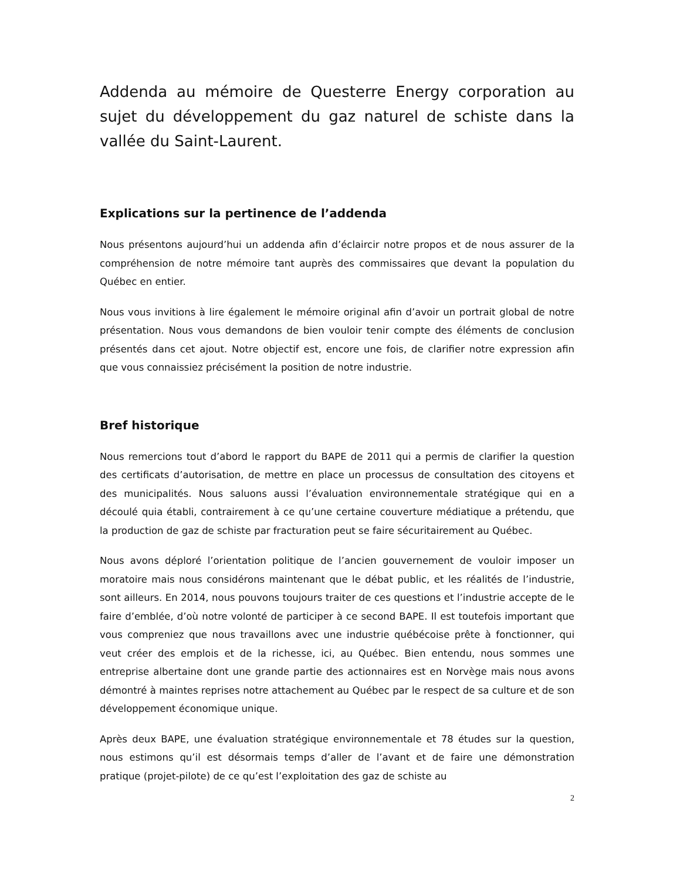Addenda au mémoire de Questerre Energy corporation au sujet du développement du gaz naturel de schiste dans la vallée du Saint-Laurent.
Explications sur la pertinence de l’addenda
Nous présentons aujourd’hui un addenda afin d’éclaircir notre propos et de nous assurer de la compréhension de notre mémoire tant auprès des commissaires que devant la population du Québec en entier.
Nous vous invitions à lire également le mémoire original afin d’avoir un portrait global de notre présentation. Nous vous demandons de bien vouloir tenir compte des éléments de conclusion présentés dans cet ajout. Notre objectif est, encore une fois, de clarifier notre expression afin que vous connaissiez précisément la position de notre industrie.
Bref historique
Nous remercions tout d’abord le rapport du BAPE de 2011 qui a permis de clarifier la question des certificats d’autorisation, de mettre en place un processus de consultation des citoyens et des municipalités. Nous saluons aussi l’évaluation environnementale stratégique qui en a découlé quia établi, contrairement à ce qu’une certaine couverture médiatique a prétendu, que la production de gaz de schiste par fracturation peut se faire sécuritairement au Québec.
Nous avons déploré l’orientation politique de l’ancien gouvernement de vouloir imposer un moratoire mais nous considérons maintenant que le débat public, et les réalités de l’industrie, sont ailleurs. En 2014, nous pouvons toujours traiter de ces questions et l’industrie accepte de le faire d’emblée, d’où notre volonté de participer à ce second BAPE. Il est toutefois important que vous compreniez que nous travaillons avec une industrie québécoise prête à fonctionner, qui veut créer des emplois et de la richesse, ici, au Québec. Bien entendu, nous sommes une entreprise albertaine dont une grande partie des actionnaires est en Norvège mais nous avons démontré à maintes reprises notre attachement au Québec par le respect de sa culture et de son développement économique unique.
Après deux BAPE, une évaluation stratégique environnementale et 78 études sur la question, nous estimons qu’il est désormais temps d’aller de l’avant et de faire une démonstration pratique (projet-pilote) de ce qu’est l’exploitation des gaz de schiste au
2